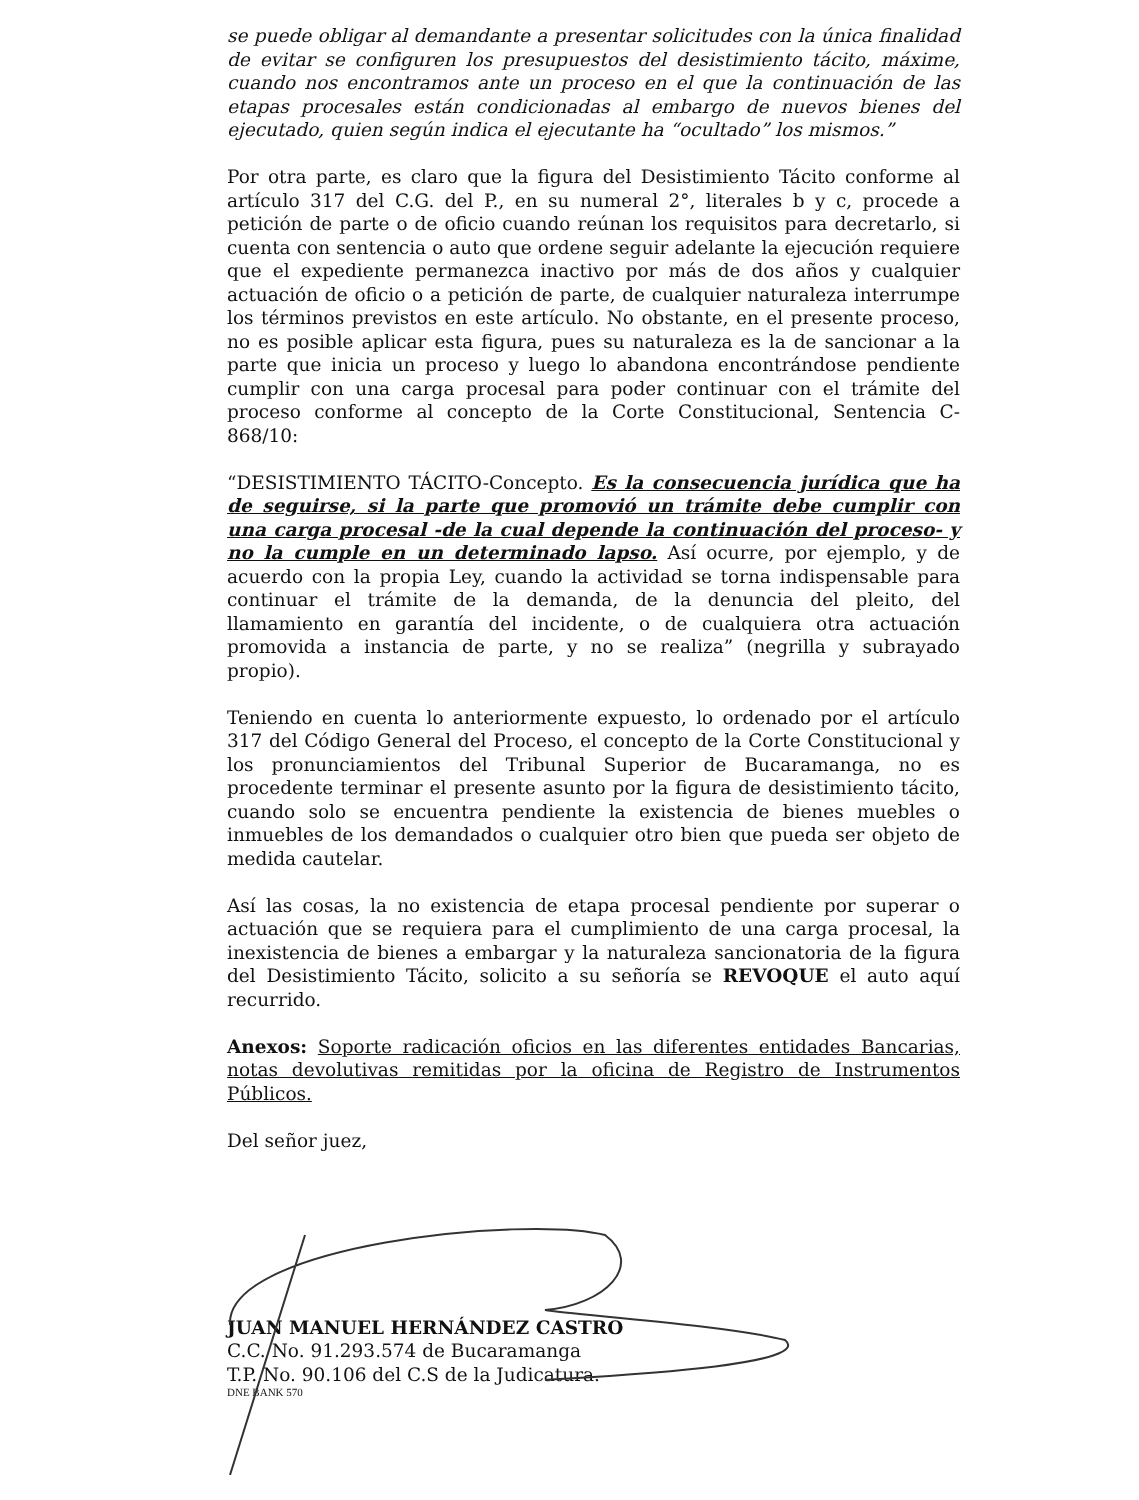se puede obligar al demandante a presentar solicitudes con la única finalidad de evitar se configuren los presupuestos del desistimiento tácito, máxime, cuando nos encontramos ante un proceso en el que la continuación de las etapas procesales están condicionadas al embargo de nuevos bienes del ejecutado, quien según indica el ejecutante ha “ocultado” los mismos.”
Por otra parte, es claro que la figura del Desistimiento Tácito conforme al artículo 317 del C.G. del P., en su numeral 2°, literales b y c, procede a petición de parte o de oficio cuando reúnan los requisitos para decretarlo, si cuenta con sentencia o auto que ordene seguir adelante la ejecución requiere que el expediente permanezca inactivo por más de dos años y cualquier actuación de oficio o a petición de parte, de cualquier naturaleza interrumpe los términos previstos en este artículo. No obstante, en el presente proceso, no es posible aplicar esta figura, pues su naturaleza es la de sancionar a la parte que inicia un proceso y luego lo abandona encontrándose pendiente cumplir con una carga procesal para poder continuar con el trámite del proceso conforme al concepto de la Corte Constitucional, Sentencia C-868/10:
“DESISTIMIENTO TÁCITO-Concepto. Es la consecuencia jurídica que ha de seguirse, si la parte que promovió un trámite debe cumplir con una carga procesal -de la cual depende la continuación del proceso- y no la cumple en un determinado lapso. Así ocurre, por ejemplo, y de acuerdo con la propia Ley, cuando la actividad se torna indispensable para continuar el trámite de la demanda, de la denuncia del pleito, del llamamiento en garantía del incidente, o de cualquiera otra actuación promovida a instancia de parte, y no se realiza” (negrilla y subrayado propio).
Teniendo en cuenta lo anteriormente expuesto, lo ordenado por el artículo 317 del Código General del Proceso, el concepto de la Corte Constitucional y los pronunciamientos del Tribunal Superior de Bucaramanga, no es procedente terminar el presente asunto por la figura de desistimiento tácito, cuando solo se encuentra pendiente la existencia de bienes muebles o inmuebles de los demandados o cualquier otro bien que pueda ser objeto de medida cautelar.
Así las cosas, la no existencia de etapa procesal pendiente por superar o actuación que se requiera para el cumplimiento de una carga procesal, la inexistencia de bienes a embargar y la naturaleza sancionatoria de la figura del Desistimiento Tácito, solicito a su señoría se REVOQUE el auto aquí recurrido.
Anexos: Soporte radicación oficios en las diferentes entidades Bancarias, notas devolutivas remitidas por la oficina de Registro de Instrumentos Públicos.
Del señor juez,
JUAN MANUEL HERNÁNDEZ CASTRO
C.C. No. 91.293.574 de Bucaramanga
T.P. No. 90.106 del C.S de la Judicatura.
DNE BANK 570